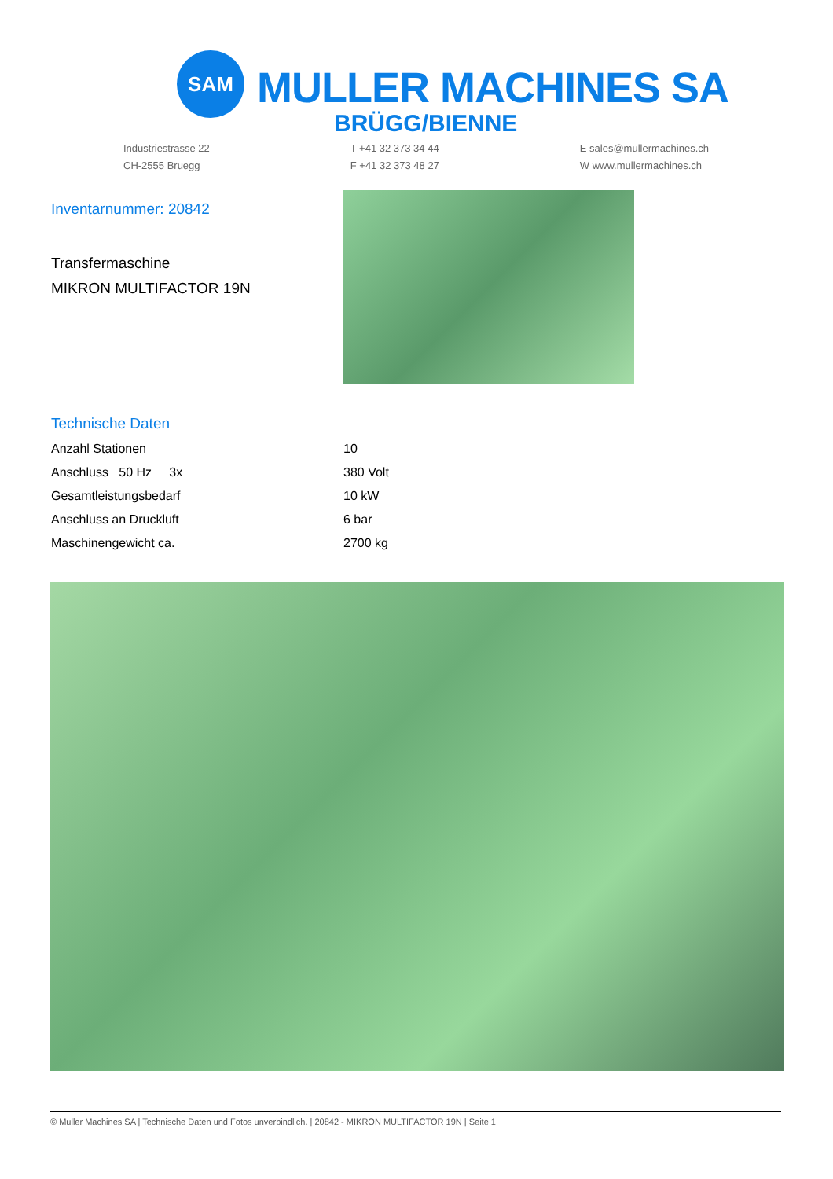SAM
MULLER MACHINES SA
BRÜGG/BIENNE
Industriestrasse 22
CH-2555 Bruegg
T +41 32 373 34 44
F +41 32 373 48 27
E sales@mullermachines.ch
W www.mullermachines.ch
Inventarnummer: 20842
Transfermaschine
MIKRON MULTIFACTOR 19N
Technische Daten
| Anzahl Stationen | 10 |
| Anschluss 50 Hz 3x | 380 Volt |
| Gesamtleistungsbedarf | 10 kW |
| Anschluss an Druckluft | 6 bar |
| Maschinengewicht ca. | 2700 kg |
© Muller Machines SA | Technische Daten und Fotos unverbindlich. | 20842 - MIKRON MULTIFACTOR 19N | Seite 1